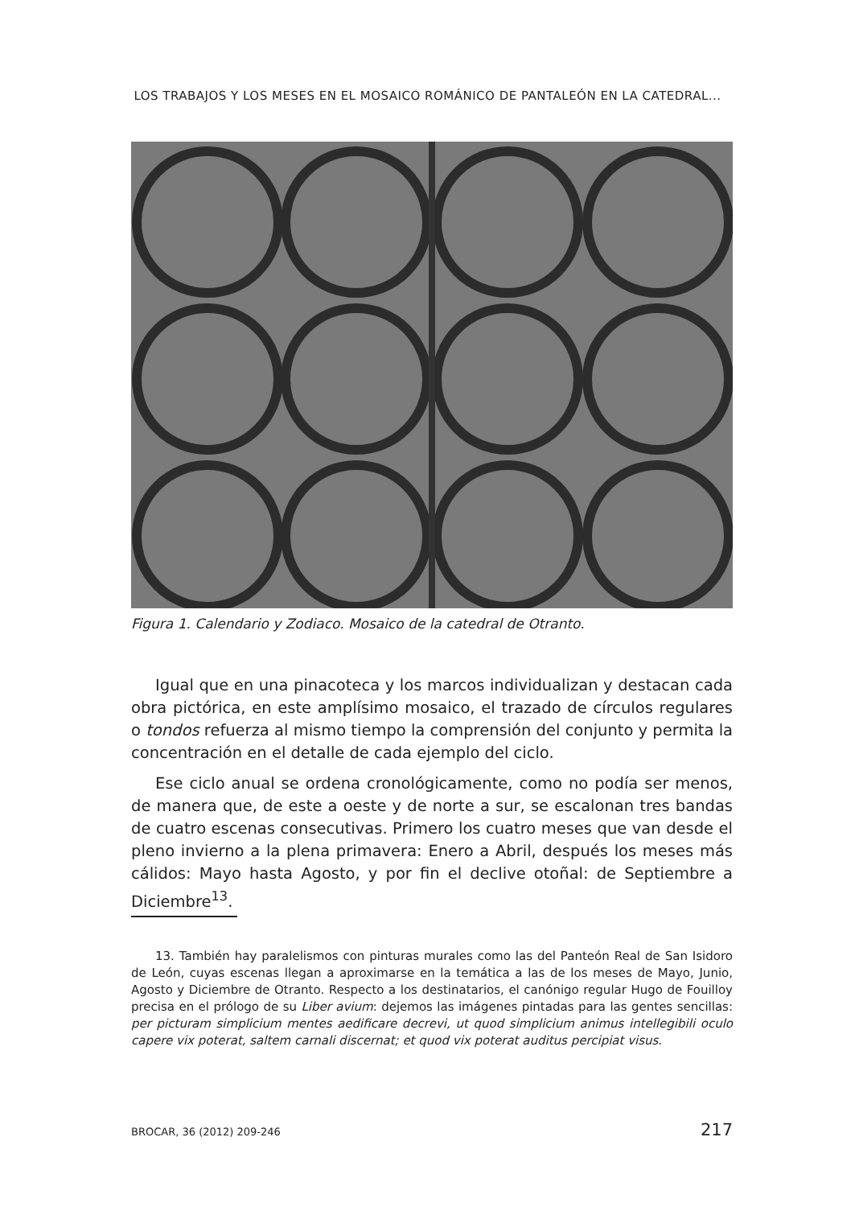LOS TRABAJOS Y LOS MESES EN EL MOSAICO ROMÁNICO DE PANTALEÓN EN LA CATEDRAL...
Figura 1. Calendario y Zodiaco. Mosaico de la catedral de Otranto.
Igual que en una pinacoteca y los marcos individualizan y destacan cada obra pictórica, en este amplísimo mosaico, el trazado de círculos regulares o tondos refuerza al mismo tiempo la comprensión del conjunto y permita la concentración en el detalle de cada ejemplo del ciclo.
Ese ciclo anual se ordena cronológicamente, como no podía ser menos, de manera que, de este a oeste y de norte a sur, se escalonan tres bandas de cuatro escenas consecutivas. Primero los cuatro meses que van desde el pleno invierno a la plena primavera: Enero a Abril, después los meses más cálidos: Mayo hasta Agosto, y por fin el declive otoñal: de Septiembre a Diciembre<sup>13</sup>.
13. También hay paralelismos con pinturas murales como las del Panteón Real de San Isidoro de León, cuyas escenas llegan a aproximarse en la temática a las de los meses de Mayo, Junio, Agosto y Diciembre de Otranto. Respecto a los destinatarios, el canónigo regular Hugo de Fouilloy precisa en el prólogo de su Liber avium: dejemos las imágenes pintadas para las gentes sencillas: per picturam simplicium mentes aedificare decrevi, ut quod simplicium animus intellegibili oculo capere vix poterat, saltem carnali discernat; et quod vix poterat auditus percipiat visus.
BROCAR, 36 (2012) 209-246 217